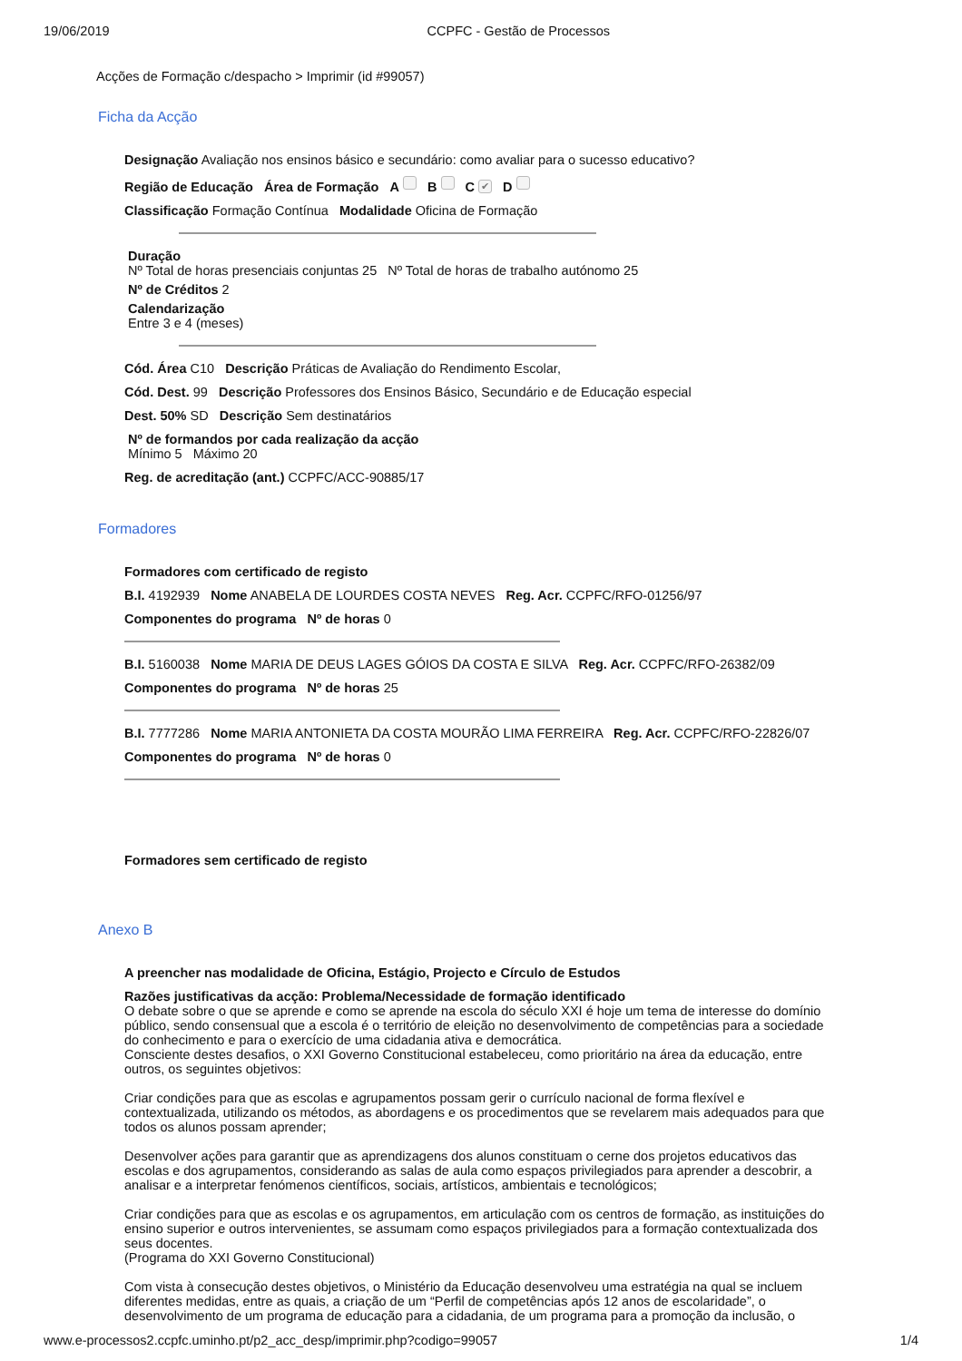19/06/2019 CCPFC - Gestão de Processos
Acções de Formação c/despacho > Imprimir (id #99057)
Ficha da Acção
Designação Avaliação nos ensinos básico e secundário: como avaliar para o sucesso educativo?
Região de Educação Área de Formação A B C ✔ D
Classificação Formação Contínua Modalidade Oficina de Formação
Duração
Nº Total de horas presenciais conjuntas 25 Nº Total de horas de trabalho autónomo 25
Nº de Créditos 2
Calendarização
Entre 3 e 4 (meses)
Cód. Área C10 Descrição Práticas de Avaliação do Rendimento Escolar,
Cód. Dest. 99 Descrição Professores dos Ensinos Básico, Secundário e de Educação especial
Dest. 50% SD Descrição Sem destinatários
Nº de formandos por cada realização da acção
Mínimo 5 Máximo 20
Reg. de acreditação (ant.) CCPFC/ACC-90885/17
Formadores
Formadores com certificado de registo
B.I. 4192939 Nome ANABELA DE LOURDES COSTA NEVES Reg. Acr. CCPFC/RFO-01256/97
Componentes do programa Nº de horas 0
B.I. 5160038 Nome MARIA DE DEUS LAGES GÓIOS DA COSTA E SILVA Reg. Acr. CCPFC/RFO-26382/09
Componentes do programa Nº de horas 25
B.I. 7777286 Nome MARIA ANTONIETA DA COSTA MOURÃO LIMA FERREIRA Reg. Acr. CCPFC/RFO-22826/07
Componentes do programa Nº de horas 0
Formadores sem certificado de registo
Anexo B
A preencher nas modalidade de Oficina, Estágio, Projecto e Círculo de Estudos
Razões justificativas da acção: Problema/Necessidade de formação identificado
O debate sobre o que se aprende e como se aprende na escola do século XXI é hoje um tema de interesse do domínio público, sendo consensual que a escola é o território de eleição no desenvolvimento de competências para a sociedade do conhecimento e para o exercício de uma cidadania ativa e democrática.
Consciente destes desafios, o XXI Governo Constitucional estabeleceu, como prioritário na área da educação, entre outros, os seguintes objetivos:
Criar condições para que as escolas e agrupamentos possam gerir o currículo nacional de forma flexível e contextualizada, utilizando os métodos, as abordagens e os procedimentos que se revelarem mais adequados para que todos os alunos possam aprender;
Desenvolver ações para garantir que as aprendizagens dos alunos constituam o cerne dos projetos educativos das escolas e dos agrupamentos, considerando as salas de aula como espaços privilegiados para aprender a descobrir, a analisar e a interpretar fenómenos científicos, sociais, artísticos, ambientais e tecnológicos;
Criar condições para que as escolas e os agrupamentos, em articulação com os centros de formação, as instituições do ensino superior e outros intervenientes, se assumam como espaços privilegiados para a formação contextualizada dos seus docentes.
(Programa do XXI Governo Constitucional)
Com vista à consecução destes objetivos, o Ministério da Educação desenvolveu uma estratégia na qual se incluem diferentes medidas, entre as quais, a criação de um “Perfil de competências após 12 anos de escolaridade”, o desenvolvimento de um programa de educação para a cidadania, de um programa para a promoção da inclusão, o
www.e-processos2.ccpfc.uminho.pt/p2_acc_desp/imprimir.php?codigo=99057 1/4